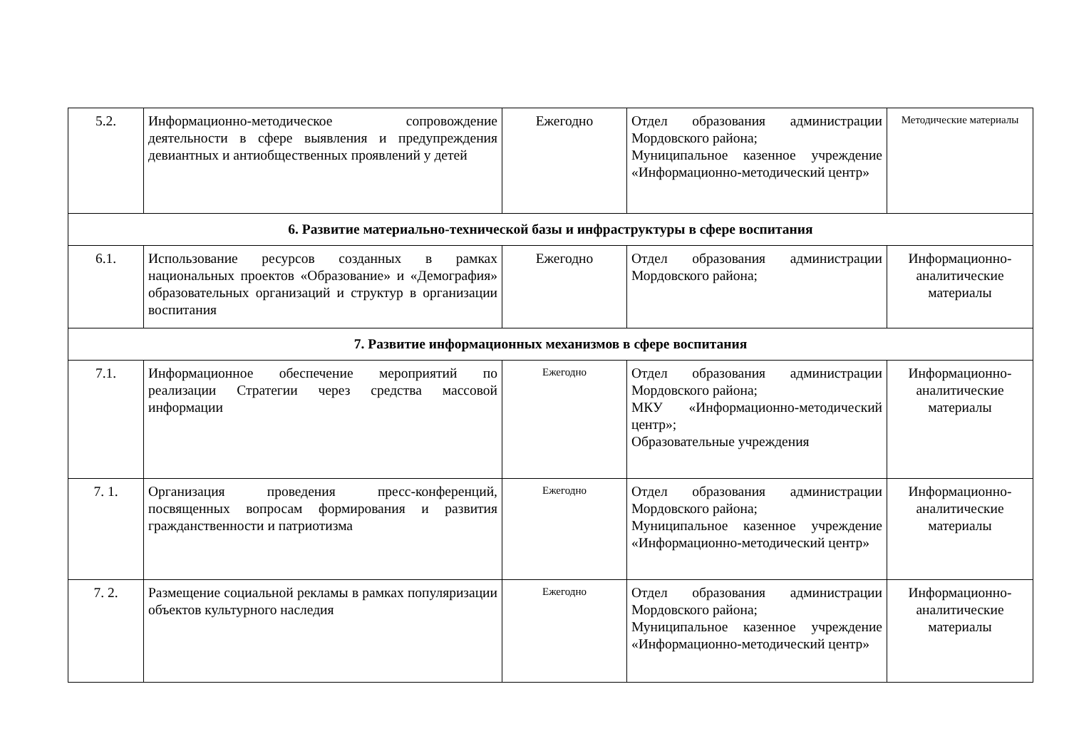| 5.2. | Информационно-методическое сопровождение деятельности в сфере выявления и предупреждения девиантных и антиобщественных проявлений у детей | Ежегодно | Отдел образования администрации Мордовского района; Муниципальное казенное учреждение «Информационно-методический центр» | Методические материалы |
| 6. Развитие материально-технической базы и инфраструктуры в сфере воспитания | | | | |
| 6.1. | Использование ресурсов созданных в рамках национальных проектов «Образование» и «Демография» образовательных организаций и структур в организации воспитания | Ежегодно | Отдел образования администрации Мордовского района; | Информационно-аналитические материалы |
| 7. Развитие информационных механизмов в сфере воспитания | | | | |
| 7.1. | Информационное обеспечение мероприятий по реализации Стратегии через средства массовой информации | Ежегодно | Отдел образования администрации Мордовского района; МКУ «Информационно-методический центр»; Образовательные учреждения | Информационно-аналитические материалы |
| 7. 1. | Организация проведения пресс-конференций, посвященных вопросам формирования и развития гражданственности и патриотизма | Ежегодно | Отдел образования администрации Мордовского района; Муниципальное казенное учреждение «Информационно-методический центр» | Информационно-аналитические материалы |
| 7. 2. | Размещение социальной рекламы в рамках популяризации объектов культурного наследия | Ежегодно | Отдел образования администрации Мордовского района; Муниципальное казенное учреждение «Информационно-методический центр» | Информационно-аналитические материалы |